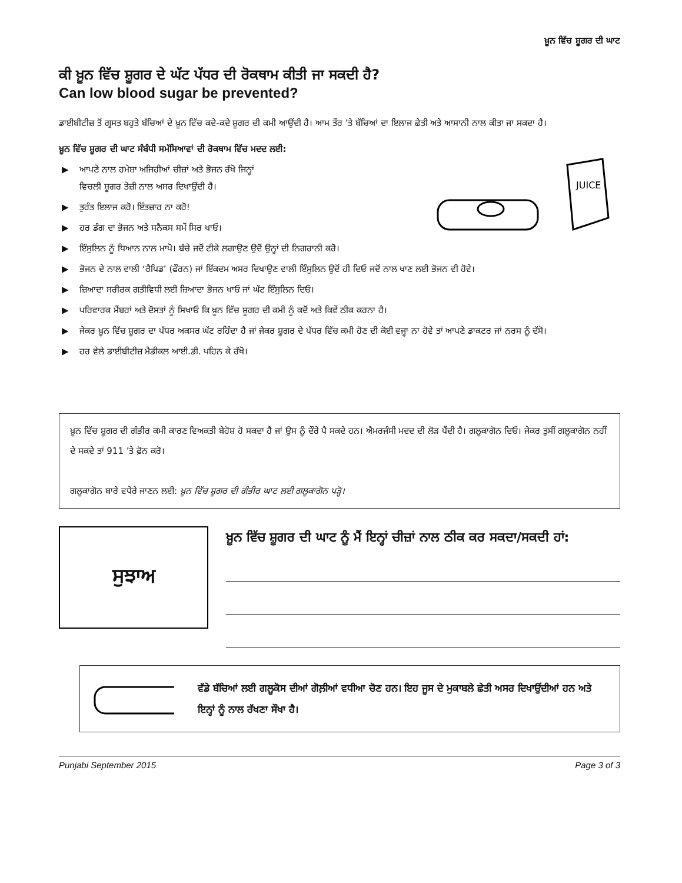ਖ਼ੂਨ ਵਿੱਚ ਸ਼ੂਗਰ ਦੀ ਘਾਟ
ਕੀ ਖ਼ੂਨ ਵਿੱਚ ਸ਼ੂਗਰ ਦੇ ਘੱਟ ਪੱਧਰ ਦੀ ਰੋਕਥਾਮ ਕੀਤੀ ਜਾ ਸਕਦੀ ਹੈ?
Can low blood sugar be prevented?
ਡਾਈਬੀਟੀਜ਼ ਤੋਂ ਗ੍ਰਸਤ ਬਹੁਤੇ ਬੱਚਿਆਂ ਦੇ ਖ਼ੂਨ ਵਿੱਚ ਕਦੇ-ਕਦੇ ਸ਼ੂਗਰ ਦੀ ਕਮੀ ਆਉਂਦੀ ਹੈ। ਆਮ ਤੌਰ ’ਤੇ ਬੱਚਿਆਂ ਦਾ ਇਲਾਜ ਛੇਤੀ ਅਤੇ ਆਸਾਨੀ ਨਾਲ ਕੀਤਾ ਜਾ ਸਕਦਾ ਹੈ।
ਖ਼ੂਨ ਵਿੱਚ ਸ਼ੂਗਰ ਦੀ ਘਾਟ ਸੰਬੰਧੀ ਸਮੱਸਿਆਵਾਂ ਦੀ ਰੋਕਥਾਮ ਵਿੱਚ ਮਦਦ ਲਈ:
JUICE
▶ ਆਪਣੇ ਨਾਲ ਹਮੇਸ਼ਾ ਅਜਿਹੀਆਂ ਚੀਜ਼ਾਂ ਅਤੇ ਭੋਜਨ ਰੱਖੋ ਜਿਨ੍ਹਾਂ
ਵਿਚਲੀ ਸ਼ੂਗਰ ਤੇਜ਼ੀ ਨਾਲ ਅਸਰ ਦਿਖਾਉਂਦੀ ਹੈ।
▶ ਤੁਰੰਤ ਇਲਾਜ ਕਰੋ। ਇੰਤਜ਼ਾਰ ਨਾ ਕਰੋ!
▶ ਹਰ ਡੰਗ ਦਾ ਭੋਜਨ ਅਤੇ ਸਨੈਕਸ ਸਮੇਂ ਸਿਰ ਖਾਓ।
▶ ਇੰਸੁਲਿਨ ਨੂੰ ਧਿਆਨ ਨਾਲ ਮਾਪੋ। ਬੱਚੇ ਜਦੋਂ ਟੀਕੇ ਲਗਾਉਣ ਉਦੋਂ ਉਨ੍ਹਾਂ ਦੀ ਨਿਗਰਾਨੀ ਕਰੋ।
▶ ਭੋਜਨ ਦੇ ਨਾਲ ਵਾਲੀ ‘ਰੈਪਿਡ’ (ਫੌਰਨ) ਜਾਂ ਇੱਕਦਮ ਅਸਰ ਦਿਖਾਉਣ ਵਾਲੀ ਇੰਸੁਲਿਨ ਉਦੋਂ ਹੀ ਦਿਓ ਜਦੋਂ ਨਾਲ ਖਾਣ ਲਈ ਭੋਜਨ ਵੀ ਹੋਵੇ।
▶ ਜ਼ਿਆਦਾ ਸਰੀਰਕ ਗਤੀਵਿਧੀ ਲਈ ਜ਼ਿਆਦਾ ਭੋਜਨ ਖਾਓ ਜਾਂ ਘੱਟ ਇੰਸੁਲਿਨ ਦਿਓ।
▶ ਪਰਿਵਾਰਕ ਮੈਂਬਰਾਂ ਅਤੇ ਦੋਸਤਾਂ ਨੂੰ ਸਿਖਾਓ ਕਿ ਖ਼ੂਨ ਵਿੱਚ ਸ਼ੂਗਰ ਦੀ ਕਮੀ ਨੂੰ ਕਦੋਂ ਅਤੇ ਕਿਵੇਂ ਠੀਕ ਕਰਨਾ ਹੈ।
▶ ਜੇਕਰ ਖ਼ੂਨ ਵਿੱਚ ਸ਼ੂਗਰ ਦਾ ਪੱਧਰ ਅਕਸਰ ਘੱਟ ਰਹਿੰਦਾ ਹੈ ਜਾਂ ਜੇਕਰ ਸ਼ੂਗਰ ਦੇ ਪੱਧਰ ਵਿੱਚ ਕਮੀ ਹੋਣ ਦੀ ਕੋਈ ਵਜ੍ਹਾ ਨਾ ਹੋਵੇ ਤਾਂ ਆਪਣੇ ਡਾਕਟਰ ਜਾਂ ਨਰਸ ਨੂੰ ਦੱਸੋ।
▶ ਹਰ ਵੇਲੇ ਡਾਈਬੀਟੀਜ਼ ਮੈਡੀਕਲ ਆਈ.ਡੀ. ਪਹਿਨ ਕੇ ਰੱਖੋ।
ਖ਼ੂਨ ਵਿੱਚ ਸ਼ੂਗਰ ਦੀ ਗੰਭੀਰ ਕਮੀ ਕਾਰਣ ਵਿਅਕਤੀ ਬੇਹੋਸ਼ ਹੋ ਸਕਦਾ ਹੈ ਜਾਂ ਉਸ ਨੂੰ ਦੌਰੇ ਪੈ ਸਕਦੇ ਹਨ। ਐਮਰਜੰਸੀ ਮਦਦ ਦੀ ਲੋੜ ਪੈਂਦੀ ਹੈ। ਗਲੂਕਾਗੋਨ ਦਿਓ। ਜੇਕਰ ਤੁਸੀਂ ਗਲੂਕਾਗੋਨ ਨਹੀਂ ਦੇ ਸਕਦੇ ਤਾਂ 911 ’ਤੇ ਫ਼ੋਨ ਕਰੋ।
ਗਲੂਕਾਗੋਨ ਬਾਰੇ ਵਧੇਰੇ ਜਾਣਨ ਲਈ: ਖ਼ੂਨ ਵਿੱਚ ਸ਼ੂਗਰ ਦੀ ਗੰਭੀਰ ਘਾਟ ਲਈ ਗਲੂਕਾਗੋਨ ਪੜ੍ਹੋ।
ਸੁਝਾਅ
ਖ਼ੂਨ ਵਿੱਚ ਸ਼ੂਗਰ ਦੀ ਘਾਟ ਨੂੰ ਮੈਂ ਇਨ੍ਹਾਂ ਚੀਜ਼ਾਂ ਨਾਲ ਠੀਕ ਕਰ ਸਕਦਾ/ਸਕਦੀ ਹਾਂ:
ਵੱਡੇ ਬੱਚਿਆਂ ਲਈ ਗਲੂਕੋਸ ਦੀਆਂ ਗੋਲ਼ੀਆਂ ਵਧੀਆ ਚੋਣ ਹਨ। ਇਹ ਜੂਸ ਦੇ ਮੁਕਾਬਲੇ ਛੇਤੀ ਅਸਰ ਦਿਖਾਉਂਦੀਆਂ ਹਨ ਅਤੇ ਇਨ੍ਹਾਂ ਨੂੰ ਨਾਲ ਰੱਖਣਾ ਸੌਖਾ ਹੈ।
Punjabi September 2015 Page 3 of 3